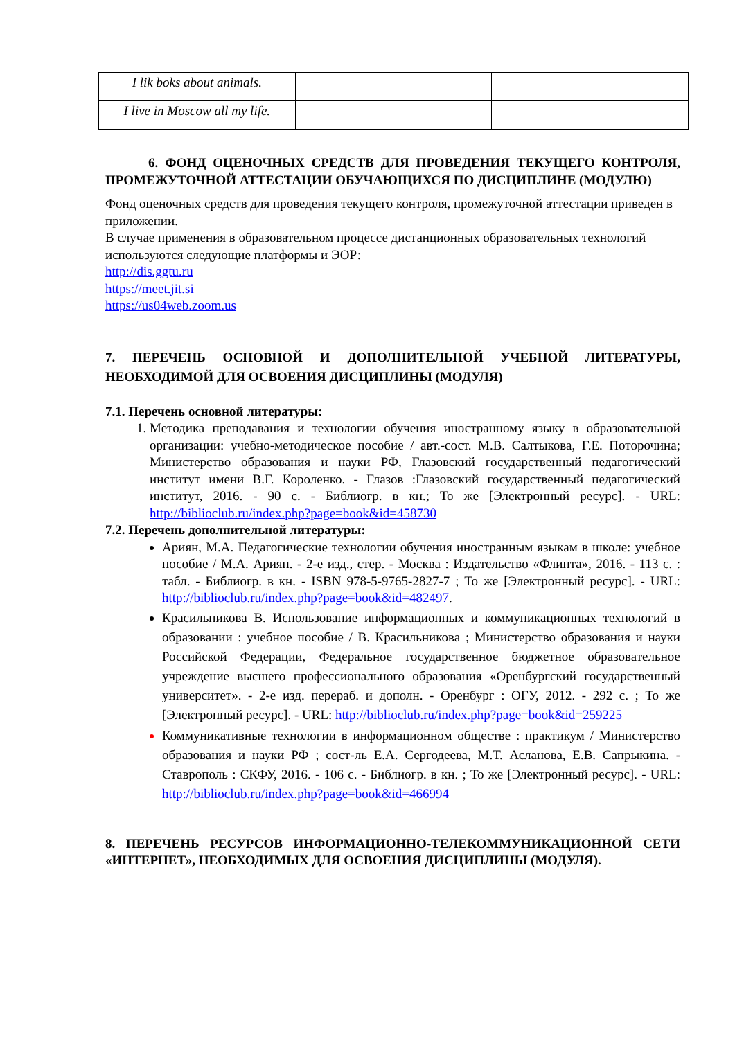| I lik boks about animals. | | |
| I live in Moscow all my life. | | |
6. ФОНД ОЦЕНОЧНЫХ СРЕДСТВ ДЛЯ ПРОВЕДЕНИЯ ТЕКУЩЕГО КОНТРОЛЯ, ПРОМЕЖУТОЧНОЙ АТТЕСТАЦИИ ОБУЧАЮЩИХСЯ ПО ДИСЦИПЛИНЕ (МОДУЛЮ)
Фонд оценочных средств для проведения текущего контроля, промежуточной аттестации приведен в приложении.
В случае применения в образовательном процессе дистанционных образовательных технологий используются следующие платформы и ЭОР:
http://dis.ggtu.ru
https://meet.jit.si
https://us04web.zoom.us
7. ПЕРЕЧЕНЬ ОСНОВНОЙ И ДОПОЛНИТЕЛЬНОЙ УЧЕБНОЙ ЛИТЕРАТУРЫ, НЕОБХОДИМОЙ ДЛЯ ОСВОЕНИЯ ДИСЦИПЛИНЫ (МОДУЛЯ)
7.1. Перечень основной литературы:
Методика преподавания и технологии обучения иностранному языку в образовательной организации: учебно-методическое пособие / авт.-сост. М.В. Салтыкова, Г.Е. Поторочина; Министерство образования и науки РФ, Глазовский государственный педагогический институт имени В.Г. Короленко. - Глазов :Глазовский государственный педагогический институт, 2016. - 90 с. - Библиогр. в кн.; То же [Электронный ресурс]. - URL: http://biblioclub.ru/index.php?page=book&id=458730
7.2. Перечень дополнительной литературы:
Ариян, М.А. Педагогические технологии обучения иностранным языкам в школе: учебное пособие / М.А. Ариян. - 2-е изд., стер. - Москва : Издательство «Флинта», 2016. - 113 с. : табл. - Библиогр. в кн. - ISBN 978-5-9765-2827-7 ; То же [Электронный ресурс]. - URL: http://biblioclub.ru/index.php?page=book&id=482497.
Красильникова В. Использование информационных и коммуникационных технологий в образовании : учебное пособие / В. Красильникова ; Министерство образования и науки Российской Федерации, Федеральное государственное бюджетное образовательное учреждение высшего профессионального образования «Оренбургский государственный университет». - 2-е изд. перераб. и дополн. - Оренбург : ОГУ, 2012. - 292 с. ; То же [Электронный ресурс]. - URL: http://biblioclub.ru/index.php?page=book&id=259225
Коммуникативные технологии в информационном обществе : практикум / Министерство образования и науки РФ ; сост-ль Е.А. Сергодеева, М.Т. Асланова, Е.В. Сапрыкина. - Ставрополь : СКФУ, 2016. - 106 с. - Библиогр. в кн. ; То же [Электронный ресурс]. - URL: http://biblioclub.ru/index.php?page=book&id=466994
8. ПЕРЕЧЕНЬ РЕСУРСОВ ИНФОРМАЦИОННО-ТЕЛЕКОММУНИКАЦИОННОЙ СЕТИ «ИНТЕРНЕТ», НЕОБХОДИМЫХ ДЛЯ ОСВОЕНИЯ ДИСЦИПЛИНЫ (МОДУЛЯ).